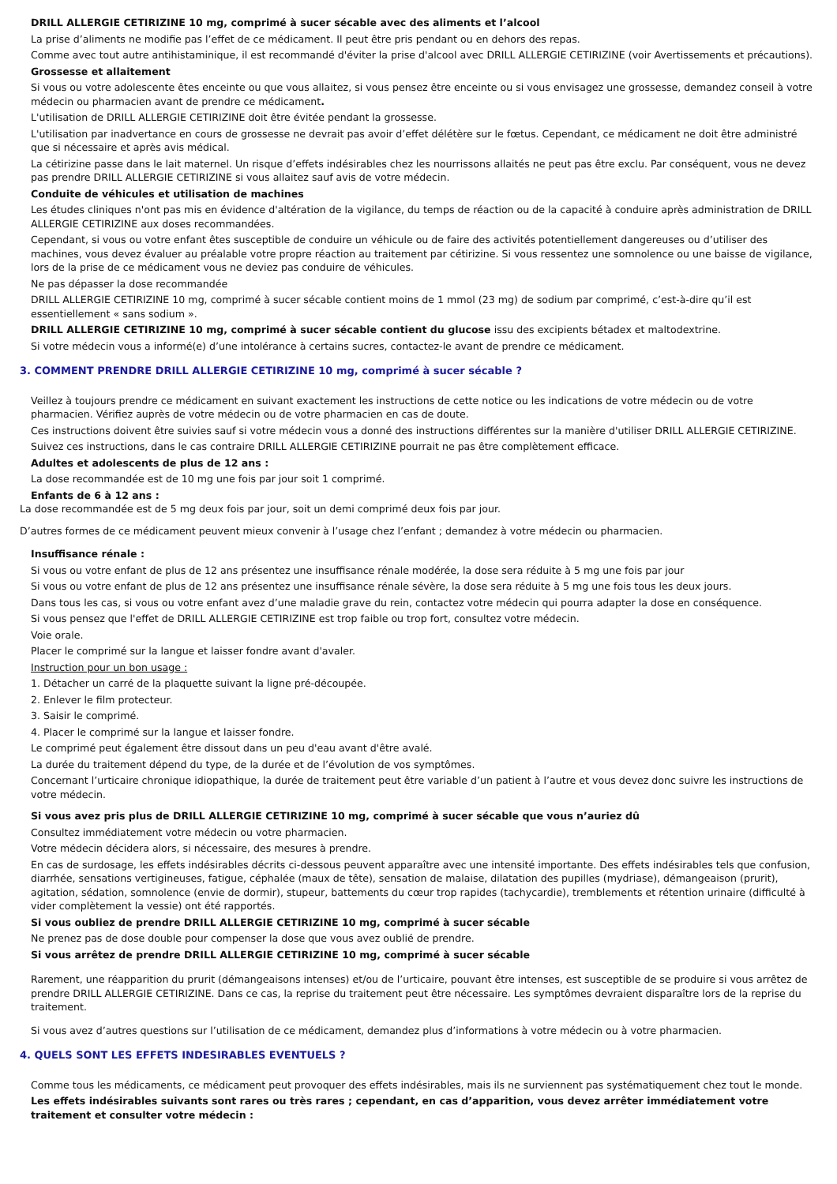DRILL ALLERGIE CETIRIZINE 10 mg, comprimé à sucer sécable avec des aliments et l’alcool
La prise d’aliments ne modifie pas l’effet de ce médicament. Il peut être pris pendant ou en dehors des repas.
Comme avec tout autre antihistaminique, il est recommandé d'éviter la prise d'alcool avec DRILL ALLERGIE CETIRIZINE (voir Avertissements et précautions).
Grossesse et allaitement
Si vous ou votre adolescente êtes enceinte ou que vous allaitez, si vous pensez être enceinte ou si vous envisagez une grossesse, demandez conseil à votre médecin ou pharmacien avant de prendre ce médicament.
L'utilisation de DRILL ALLERGIE CETIRIZINE doit être évitée pendant la grossesse.
L'utilisation par inadvertance en cours de grossesse ne devrait pas avoir d’effet délétère sur le fœtus. Cependant, ce médicament ne doit être administré que si nécessaire et après avis médical.
La cétirizine passe dans le lait maternel. Un risque d’effets indésirables chez les nourrissons allaités ne peut pas être exclu. Par conséquent, vous ne devez pas prendre DRILL ALLERGIE CETIRIZINE si vous allaitez sauf avis de votre médecin.
Conduite de véhicules et utilisation de machines
Les études cliniques n'ont pas mis en évidence d'altération de la vigilance, du temps de réaction ou de la capacité à conduire après administration de DRILL ALLERGIE CETIRIZINE aux doses recommandées.
Cependant, si vous ou votre enfant êtes susceptible de conduire un véhicule ou de faire des activités potentiellement dangereuses ou d’utiliser des machines, vous devez évaluer au préalable votre propre réaction au traitement par cétirizine. Si vous ressentez une somnolence ou une baisse de vigilance, lors de la prise de ce médicament vous ne deviez pas conduire de véhicules.
Ne pas dépasser la dose recommandée
DRILL ALLERGIE CETIRIZINE 10 mg, comprimé à sucer sécable contient moins de 1 mmol (23 mg) de sodium par comprimé, c’est-à-dire qu’il est essentiellement « sans sodium ».
DRILL ALLERGIE CETIRIZINE 10 mg, comprimé à sucer sécable contient du glucose issu des excipients bétadex et maltodextrine.
Si votre médecin vous a informé(e) d’une intolérance à certains sucres, contactez-le avant de prendre ce médicament.
3. COMMENT PRENDRE DRILL ALLERGIE CETIRIZINE 10 mg, comprimé à sucer sécable ?
Veillez à toujours prendre ce médicament en suivant exactement les instructions de cette notice ou les indications de votre médecin ou de votre pharmacien. Vérifiez auprès de votre médecin ou de votre pharmacien en cas de doute.
Ces instructions doivent être suivies sauf si votre médecin vous a donné des instructions différentes sur la manière d'utiliser DRILL ALLERGIE CETIRIZINE.
Suivez ces instructions, dans le cas contraire DRILL ALLERGIE CETIRIZINE pourrait ne pas être complètement efficace.
Adultes et adolescents de plus de 12 ans :
La dose recommandée est de 10 mg une fois par jour soit 1 comprimé.
Enfants de 6 à 12 ans :
La dose recommandée est de 5 mg deux fois par jour, soit un demi comprimé deux fois par jour.
D’autres formes de ce médicament peuvent mieux convenir à l’usage chez l’enfant ; demandez à votre médecin ou pharmacien.
Insuffisance rénale :
Si vous ou votre enfant de plus de 12 ans présentez une insuffisance rénale modérée, la dose sera réduite à 5 mg une fois par jour
Si vous ou votre enfant de plus de 12 ans présentez une insuffisance rénale sévère, la dose sera réduite à 5 mg une fois tous les deux jours.
Dans tous les cas, si vous ou votre enfant avez d’une maladie grave du rein, contactez votre médecin qui pourra adapter la dose en conséquence.
Si vous pensez que l'effet de DRILL ALLERGIE CETIRIZINE est trop faible ou trop fort, consultez votre médecin.
Voie orale.
Placer le comprimé sur la langue et laisser fondre avant d'avaler.
Instruction pour un bon usage :
1. Détacher un carré de la plaquette suivant la ligne pré-découpée.
2. Enlever le film protecteur.
3. Saisir le comprimé.
4. Placer le comprimé sur la langue et laisser fondre.
Le comprimé peut également être dissout dans un peu d'eau avant d'être avalé.
La durée du traitement dépend du type, de la durée et de l’évolution de vos symptômes.
Concernant l’urticaire chronique idiopathique, la durée de traitement peut être variable d’un patient à l’autre et vous devez donc suivre les instructions de votre médecin.
Si vous avez pris plus de DRILL ALLERGIE CETIRIZINE 10 mg, comprimé à sucer sécable que vous n’auriez dû
Consultez immédiatement votre médecin ou votre pharmacien.
Votre médecin décidera alors, si nécessaire, des mesures à prendre.
En cas de surdosage, les effets indésirables décrits ci-dessous peuvent apparaître avec une intensité importante. Des effets indésirables tels que confusion, diarrhée, sensations vertigineuses, fatigue, céphalée (maux de tête), sensation de malaise, dilatation des pupilles (mydriase), démangeaison (prurit), agitation, sédation, somnolence (envie de dormir), stupeur, battements du cœur trop rapides (tachycardie), tremblements et rétention urinaire (difficulté à vider complètement la vessie) ont été rapportés.
Si vous oubliez de prendre DRILL ALLERGIE CETIRIZINE 10 mg, comprimé à sucer sécable
Ne prenez pas de dose double pour compenser la dose que vous avez oublié de prendre.
Si vous arrêtez de prendre DRILL ALLERGIE CETIRIZINE 10 mg, comprimé à sucer sécable
Rarement, une réapparition du prurit (démangeaisons intenses) et/ou de l’urticaire, pouvant être intenses, est susceptible de se produire si vous arrêtez de prendre DRILL ALLERGIE CETIRIZINE. Dans ce cas, la reprise du traitement peut être nécessaire. Les symptômes devraient disparaître lors de la reprise du traitement.
Si vous avez d’autres questions sur l’utilisation de ce médicament, demandez plus d’informations à votre médecin ou à votre pharmacien.
4. QUELS SONT LES EFFETS INDESIRABLES EVENTUELS ?
Comme tous les médicaments, ce médicament peut provoquer des effets indésirables, mais ils ne surviennent pas systématiquement chez tout le monde.
Les effets indésirables suivants sont rares ou très rares ; cependant, en cas d’apparition, vous devez arrêter immédiatement votre traitement et consulter votre médecin :